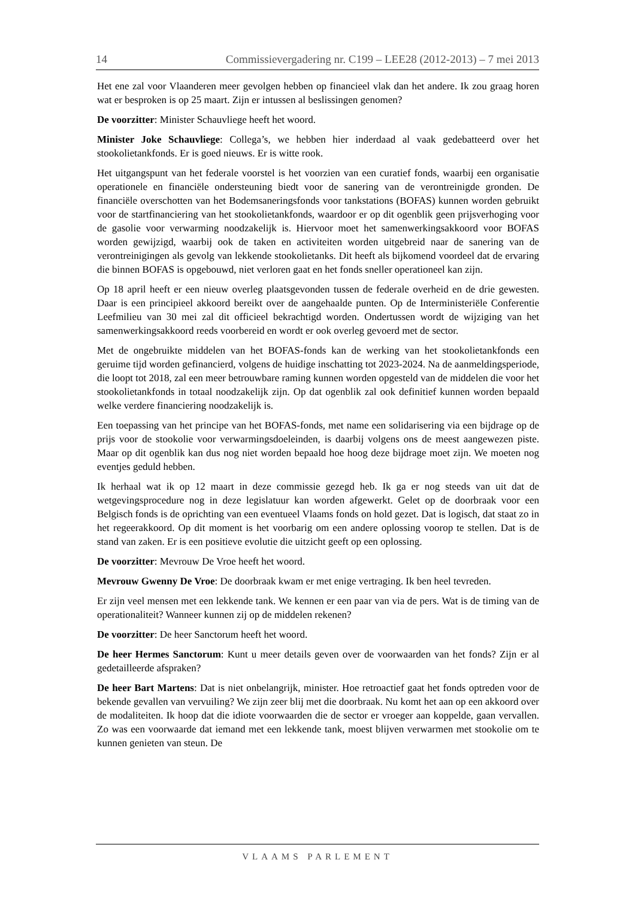14 Commissievergadering nr. C199 – LEE28 (2012-2013) – 7 mei 2013
Het ene zal voor Vlaanderen meer gevolgen hebben op financieel vlak dan het andere. Ik zou graag horen wat er besproken is op 25 maart. Zijn er intussen al beslissingen genomen?
De voorzitter: Minister Schauvliege heeft het woord.
Minister Joke Schauvliege: Collega’s, we hebben hier inderdaad al vaak gedebatteerd over het stookolietankfonds. Er is goed nieuws. Er is witte rook.
Het uitgangspunt van het federale voorstel is het voorzien van een curatief fonds, waarbij een organisatie operationele en financiële ondersteuning biedt voor de sanering van de verontreinigde gronden. De financiële overschotten van het Bodemsaneringsfonds voor tankstations (BOFAS) kunnen worden gebruikt voor de startfinanciering van het stookolietankfonds, waardoor er op dit ogenblik geen prijsverhoging voor de gasolie voor verwarming noodzakelijk is. Hiervoor moet het samenwerkingsakkoord voor BOFAS worden gewijzigd, waarbij ook de taken en activiteiten worden uitgebreid naar de sanering van de verontreinigingen als gevolg van lekkende stookolietanks. Dit heeft als bijkomend voordeel dat de ervaring die binnen BOFAS is opgebouwd, niet verloren gaat en het fonds sneller operationeel kan zijn.
Op 18 april heeft er een nieuw overleg plaatsgevonden tussen de federale overheid en de drie gewesten. Daar is een principieel akkoord bereikt over de aangehaalde punten. Op de Interministeriële Conferentie Leefmilieu van 30 mei zal dit officieel bekrachtigd worden. Ondertussen wordt de wijziging van het samenwerkingsakkoord reeds voorbereid en wordt er ook overleg gevoerd met de sector.
Met de ongebruikte middelen van het BOFAS-fonds kan de werking van het stookolietankfonds een geruime tijd worden gefinancierd, volgens de huidige inschatting tot 2023-2024. Na de aanmeldingsperiode, die loopt tot 2018, zal een meer betrouwbare raming kunnen worden opgesteld van de middelen die voor het stookolietankfonds in totaal noodzakelijk zijn. Op dat ogenblik zal ook definitief kunnen worden bepaald welke verdere financiering noodzakelijk is.
Een toepassing van het principe van het BOFAS-fonds, met name een solidarisering via een bijdrage op de prijs voor de stookolie voor verwarmingsdoeleinden, is daarbij volgens ons de meest aangewezen piste. Maar op dit ogenblik kan dus nog niet worden bepaald hoe hoog deze bijdrage moet zijn. We moeten nog eventjes geduld hebben.
Ik herhaal wat ik op 12 maart in deze commissie gezegd heb. Ik ga er nog steeds van uit dat de wetgevingsprocedure nog in deze legislatuur kan worden afgewerkt. Gelet op de doorbraak voor een Belgisch fonds is de oprichting van een eventueel Vlaams fonds on hold gezet. Dat is logisch, dat staat zo in het regeerakkoord. Op dit moment is het voorbarig om een andere oplossing voorop te stellen. Dat is de stand van zaken. Er is een positieve evolutie die uitzicht geeft op een oplossing.
De voorzitter: Mevrouw De Vroe heeft het woord.
Mevrouw Gwenny De Vroe: De doorbraak kwam er met enige vertraging. Ik ben heel tevreden.
Er zijn veel mensen met een lekkende tank. We kennen er een paar van via de pers. Wat is de timing van de operationaliteit? Wanneer kunnen zij op de middelen rekenen?
De voorzitter: De heer Sanctorum heeft het woord.
De heer Hermes Sanctorum: Kunt u meer details geven over de voorwaarden van het fonds? Zijn er al gedetailleerde afspraken?
De heer Bart Martens: Dat is niet onbelangrijk, minister. Hoe retroactief gaat het fonds optreden voor de bekende gevallen van vervuiling? We zijn zeer blij met die doorbraak. Nu komt het aan op een akkoord over de modaliteiten. Ik hoop dat die idiote voorwaarden die de sector er vroeger aan koppelde, gaan vervallen. Zo was een voorwaarde dat iemand met een lekkende tank, moest blijven verwarmen met stookolie om te kunnen genieten van steun. De
VLAAMS PARLEMENT